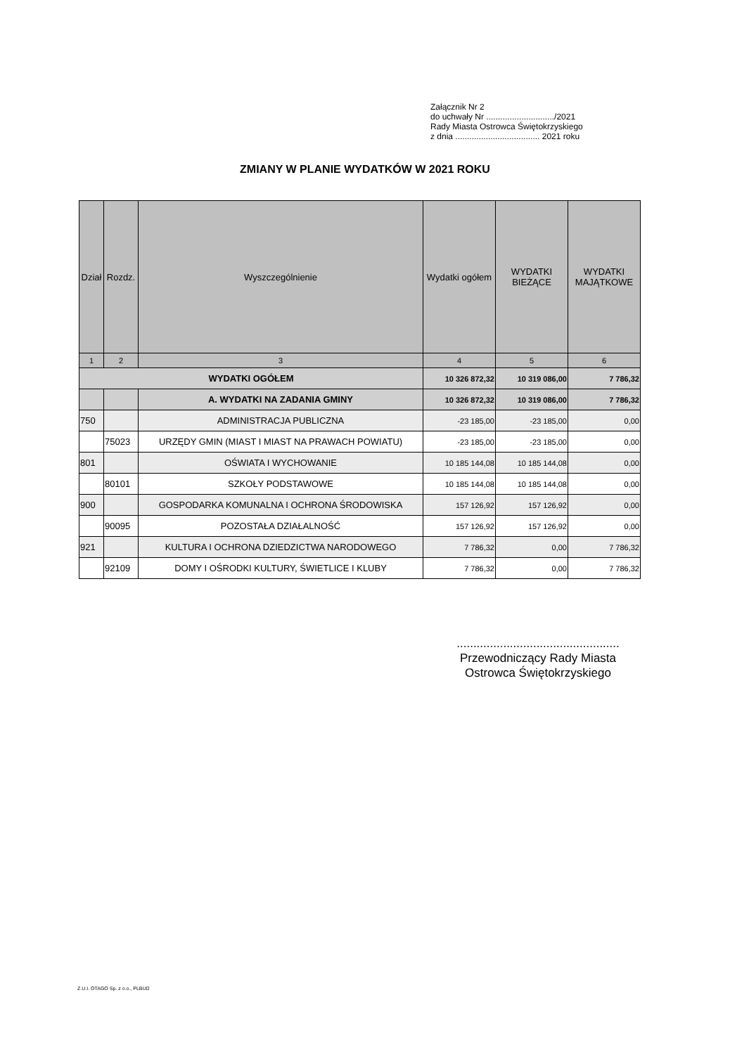Załącznik Nr 2
do uchwały Nr ............................./2021
Rady Miasta Ostrowca Świętokrzyskiego
z dnia .................................... 2021 roku
ZMIANY W PLANIE WYDATKÓW W 2021 ROKU
| Dział | Rozdz. | Wyszczególnienie | Wydatki ogółem | WYDATKI BIEŻĄCE | WYDATKI MAJĄTKOWE |
| --- | --- | --- | --- | --- | --- |
| 1 | 2 | 3 | 4 | 5 | 6 |
| WYDATKI OGÓŁEM | | | 10 326 872,32 | 10 319 086,00 | 7 786,32 |
| | | A. WYDATKI NA ZADANIA GMINY | 10 326 872,32 | 10 319 086,00 | 7 786,32 |
| 750 | | ADMINISTRACJA PUBLICZNA | -23 185,00 | -23 185,00 | 0,00 |
| | 75023 | URZĘDY GMIN (MIAST I MIAST NA PRAWACH POWIATU) | -23 185,00 | -23 185,00 | 0,00 |
| 801 | | OŚWIATA I WYCHOWANIE | 10 185 144,08 | 10 185 144,08 | 0,00 |
| | 80101 | SZKOŁY PODSTAWOWE | 10 185 144,08 | 10 185 144,08 | 0,00 |
| 900 | | GOSPODARKA KOMUNALNA I OCHRONA ŚRODOWISKA | 157 126,92 | 157 126,92 | 0,00 |
| | 90095 | POZOSTAŁA DZIAŁALNOŚĆ | 157 126,92 | 157 126,92 | 0,00 |
| 921 | | KULTURA I OCHRONA DZIEDZICTWA NARODOWEGO | 7 786,32 | 0,00 | 7 786,32 |
| | 92109 | DOMY I OŚRODKI KULTURY, ŚWIETLICE I KLUBY | 7 786,32 | 0,00 | 7 786,32 |
.................................................
Przewodniczący Rady Miasta
Ostrowca Świętokrzyskiego
Z.U.I. OTAGO Sp. z o.o., PLBUD